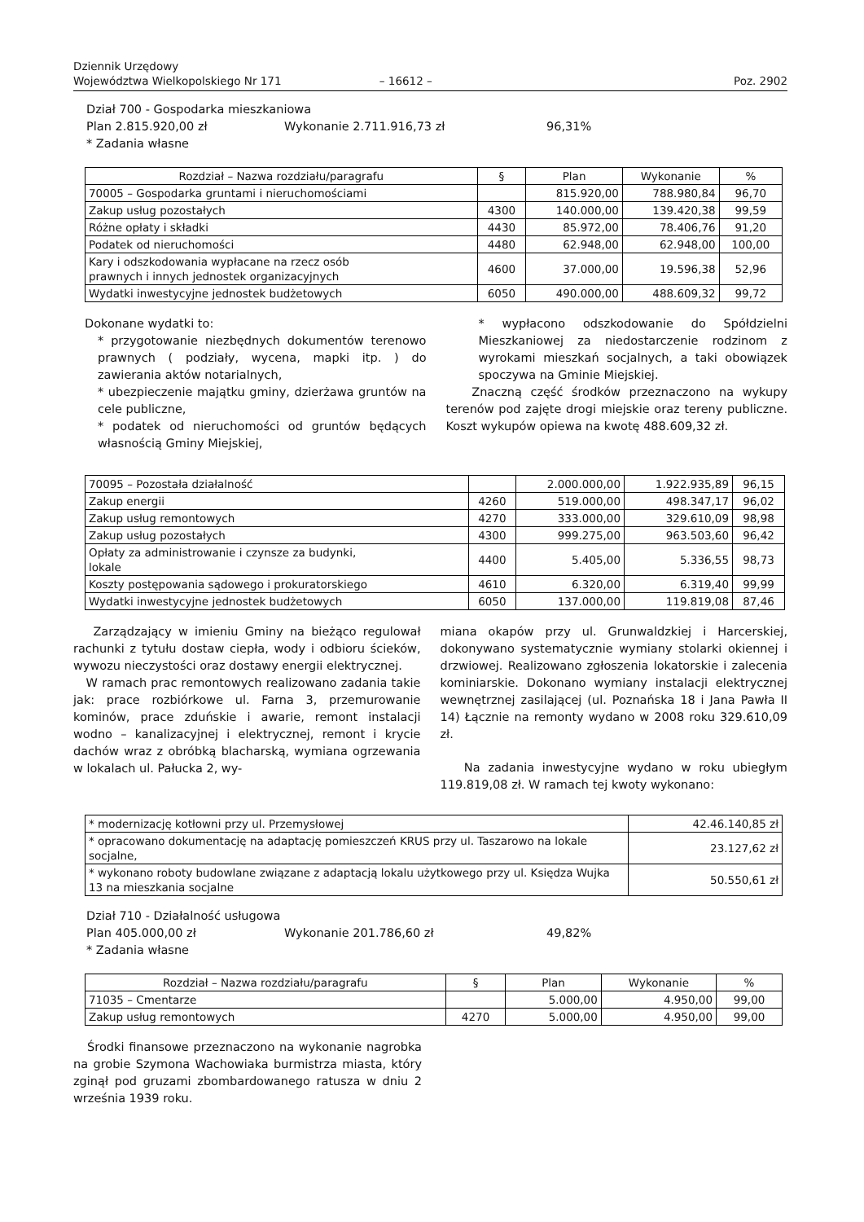Dziennik Urzędowy
Województwa Wielkopolskiego Nr 171
– 16612 –
Poz. 2902
Dział 700 - Gospodarka mieszkaniowa
Plan 2.815.920,00 zł Wykonanie 2.711.916,73 zł 96,31%
* Zadania własne
| Rozdział – Nazwa rozdziału/paragrafu | § | Plan | Wykonanie | % |
| --- | --- | --- | --- | --- |
| 70005 – Gospodarka gruntami i nieruchomościami | | 815.920,00 | 788.980,84 | 96,70 |
| Zakup usług pozostałych | 4300 | 140.000,00 | 139.420,38 | 99,59 |
| Różne opłaty i składki | 4430 | 85.972,00 | 78.406,76 | 91,20 |
| Podatek od nieruchomości | 4480 | 62.948,00 | 62.948,00 | 100,00 |
| Kary i odszkodowania wypłacane na rzecz osób prawnych i innych jednostek organizacyjnych | 4600 | 37.000,00 | 19.596,38 | 52,96 |
| Wydatki inwestycyjne jednostek budżetowych | 6050 | 490.000,00 | 488.609,32 | 99,72 |
Dokonane wydatki to:
* przygotowanie niezbędnych dokumentów terenowo prawnych ( podziały, wycena, mapki itp. ) do zawierania aktów notarialnych,
* ubezpieczenie majątku gminy, dzierżawa gruntów na cele publiczne,
* podatek od nieruchomości od gruntów będących własnością Gminy Miejskiej,
* wypłacono odszkodowanie do Spółdzielni Mieszkaniowej za niedostarczenie rodzinom z wyrokami mieszkań socjalnych, a taki obowiązek spoczywa na Gminie Miejskiej.
Znaczną część środków przeznaczono na wykupy terenów pod zajęte drogi miejskie oraz tereny publiczne. Koszt wykupów opiewa na kwotę 488.609,32 zł.
| 70095 – Pozostała działalność | | 2.000.000,00 | 1.922.935,89 | 96,15 |
| Zakup energii | 4260 | 519.000,00 | 498.347,17 | 96,02 |
| Zakup usług remontowych | 4270 | 333.000,00 | 329.610,09 | 98,98 |
| Zakup usług pozostałych | 4300 | 999.275,00 | 963.503,60 | 96,42 |
| Opłaty za administrowanie i czynsze za budynki, lokale | 4400 | 5.405,00 | 5.336,55 | 98,73 |
| Koszty postępowania sądowego i prokuratorskiego | 4610 | 6.320,00 | 6.319,40 | 99,99 |
| Wydatki inwestycyjne jednostek budżetowych | 6050 | 137.000,00 | 119.819,08 | 87,46 |
Zarządzający w imieniu Gminy na bieżąco regulował rachunki z tytułu dostaw ciepła, wody i odbioru ścieków, wywozu nieczystości oraz dostawy energii elektrycznej.
W ramach prac remontowych realizowano zadania takie jak: prace rozbiórkowe ul. Farna 3, przemurowanie kominów, prace zduńskie i awarie, remont instalacji wodno – kanalizacyjnej i elektrycznej, remont i krycie dachów wraz z obróbką blacharską, wymiana ogrzewania w lokalach ul. Pałucka 2, wy-
miana okapów przy ul. Grunwaldzkiej i Harcerskiej, dokonywano systematycznie wymiany stolarki okiennej i drzwiowej. Realizowano zgłoszenia lokatorskie i zalecenia kominiarskie. Dokonano wymiany instalacji elektrycznej wewnętrznej zasilającej (ul. Poznańska 18 i Jana Pawła II 14) Łącznie na remonty wydano w 2008 roku 329.610,09 zł.
Na zadania inwestycyjne wydano w roku ubiegłym 119.819,08 zł. W ramach tej kwoty wykonano:
| * modernizację kotłowni przy ul. Przemysłowej | 42.46.140,85 zł |
| * opracowano dokumentację na adaptację pomieszczeń KRUS przy ul. Taszarowo na lokale socjalne, | 23.127,62 zł |
| * wykonano roboty budowlane związane z adaptacją lokalu użytkowego przy ul. Księdza Wujka 13 na mieszkania socjalne | 50.550,61 zł |
Dział 710 - Działalność usługowa
Plan 405.000,00 zł Wykonanie 201.786,60 zł 49,82%
* Zadania własne
| Rozdział – Nazwa rozdziału/paragrafu | § | Plan | Wykonanie | % |
| --- | --- | --- | --- | --- |
| 71035 – Cmentarze | | 5.000,00 | 4.950,00 | 99,00 |
| Zakup usług remontowych | 4270 | 5.000,00 | 4.950,00 | 99,00 |
Środki finansowe przeznaczono na wykonanie nagrobka na grobie Szymona Wachowiaka burmistrza miasta, który zginął pod gruzami zbombardowanego ratusza w dniu 2 września 1939 roku.